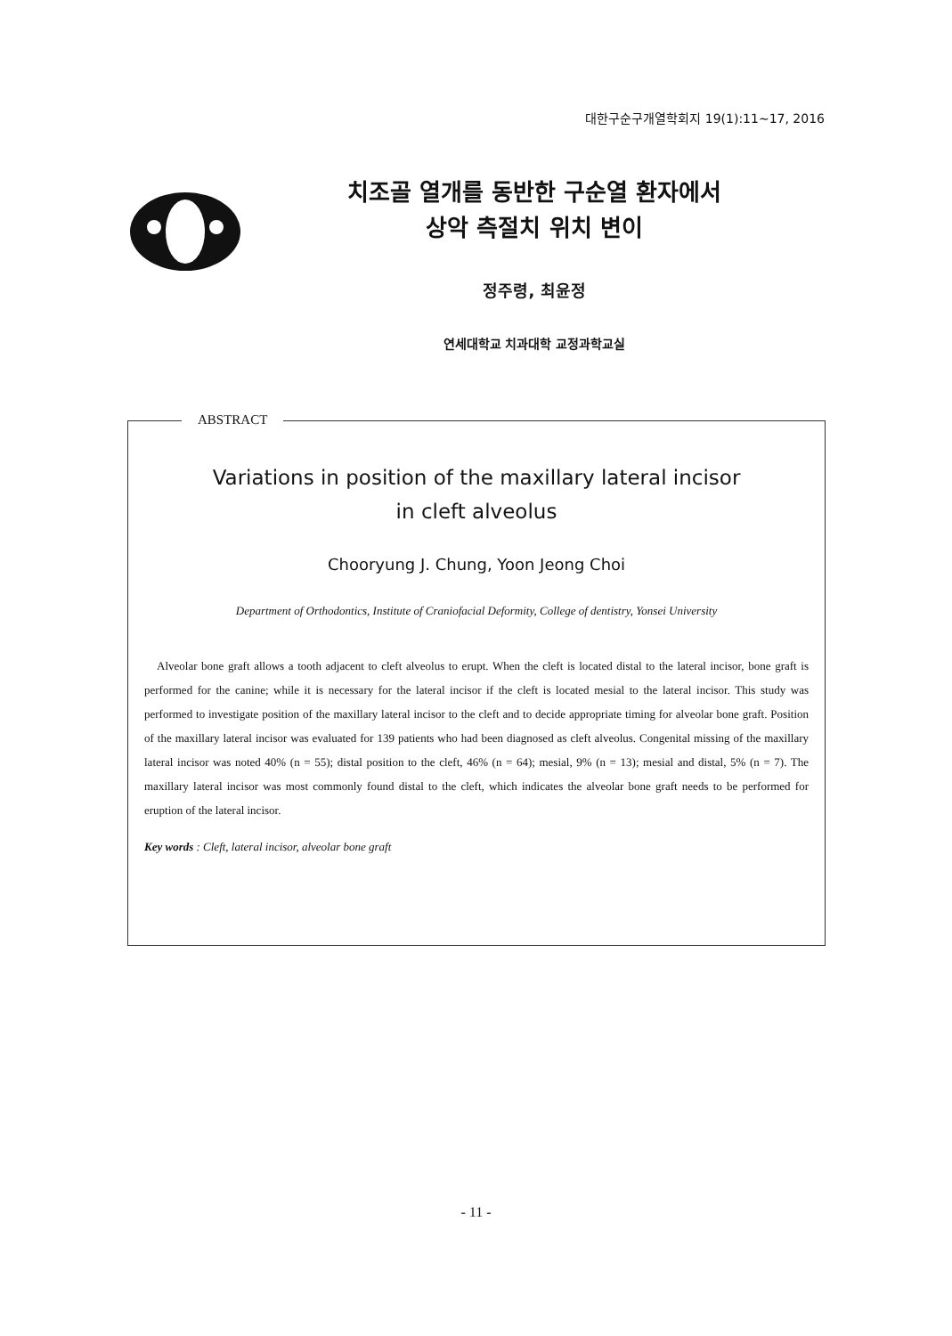대한구순구개열학회지 19(1):11~17, 2016
치조골 열개를 동반한 구순열 환자에서
상악 측절치 위치 변이
정주령, 최윤정
연세대학교 치과대학 교정과학교실
ABSTRACT
Variations in position of the maxillary lateral incisor
in cleft alveolus
Chooryung J. Chung, Yoon Jeong Choi
Department of Orthodontics, Institute of Craniofacial Deformity, College of dentistry, Yonsei University
Alveolar bone graft allows a tooth adjacent to cleft alveolus to erupt. When the cleft is located distal to the lateral incisor, bone graft is performed for the canine; while it is necessary for the lateral incisor if the cleft is located mesial to the lateral incisor. This study was performed to investigate position of the maxillary lateral incisor to the cleft and to decide appropriate timing for alveolar bone graft. Position of the maxillary lateral incisor was evaluated for 139 patients who had been diagnosed as cleft alveolus. Congenital missing of the maxillary lateral incisor was noted 40% (n = 55); distal position to the cleft, 46% (n = 64); mesial, 9% (n = 13); mesial and distal, 5% (n = 7). The maxillary lateral incisor was most commonly found distal to the cleft, which indicates the alveolar bone graft needs to be performed for eruption of the lateral incisor.
Key words : Cleft, lateral incisor, alveolar bone graft
- 11 -